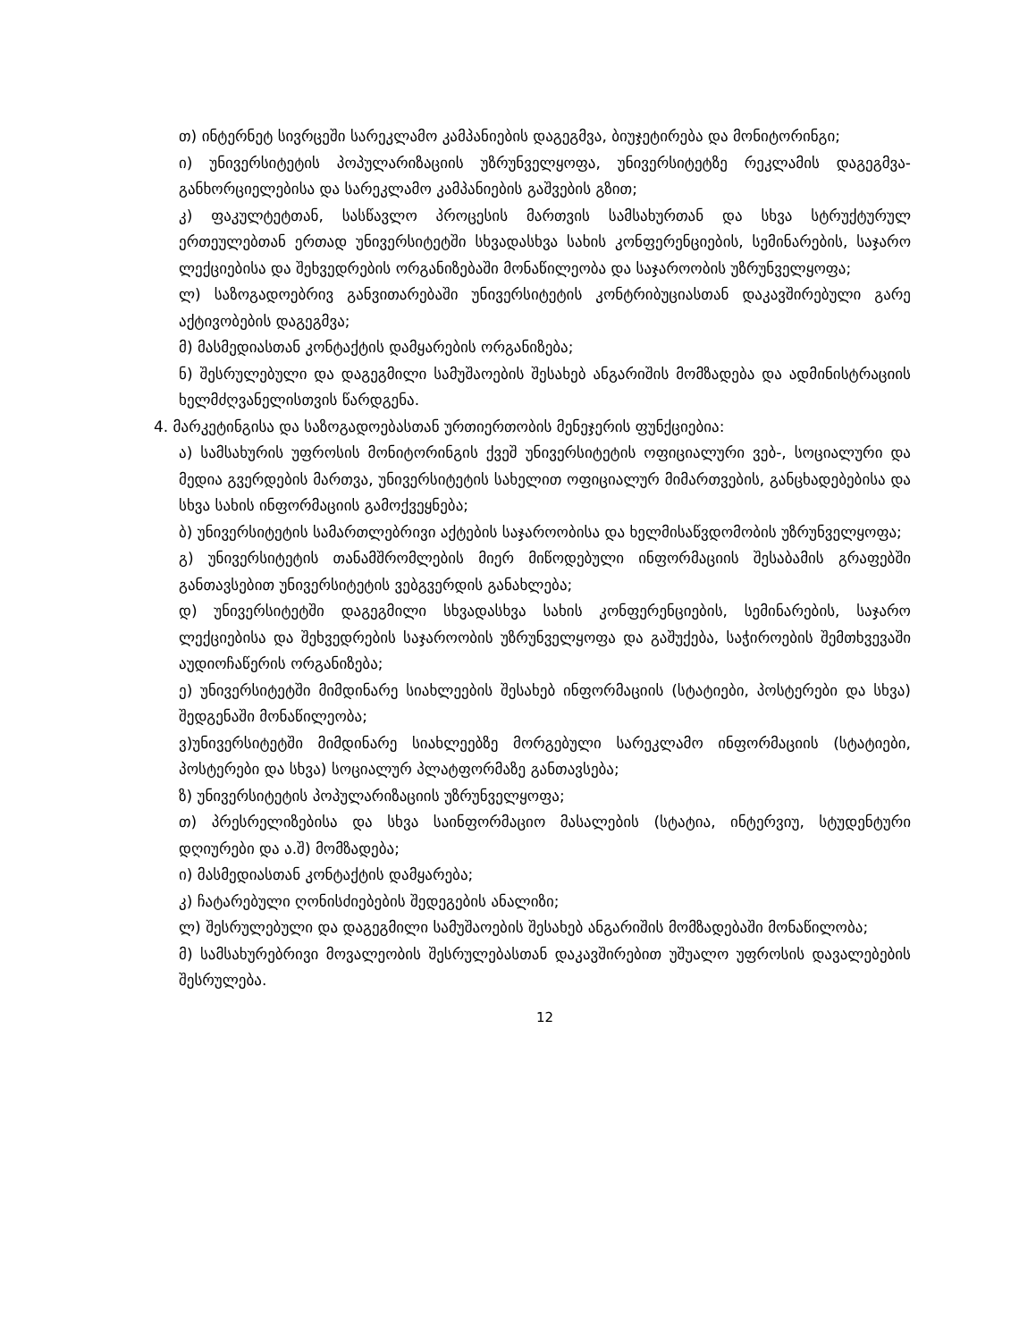თ) ინტერნეტ სივრცეში სარეკლამო კამპანიების დაგეგმვა, ბიუჯეტირება და მონიტორინგი;
ი) უნივერსიტეტის პოპულარიზაციის უზრუნველყოფა, უნივერსიტეტზე რეკლამის დაგეგმვა-განხორციელებისა და სარეკლამო კამპანიების გაშვების გზით;
კ) ფაკულტეტთან, სასწავლო პროცესის მართვის სამსახურთან და სხვა სტრუქტურულ ერთეულებთან ერთად უნივერსიტეტში სხვადასხვა სახის კონფერენციების, სემინარების, საჯარო ლექციებისა და შეხვედრების ორგანიზებაში მონაწილეობა და საჯაროობის უზრუნველყოფა;
ლ) საზოგადოებრივ განვითარებაში უნივერსიტეტის კონტრიბუციასთან დაკავშირებული გარე აქტივობების დაგეგმვა;
მ) მასმედიასთან კონტაქტის დამყარების ორგანიზება;
ნ) შესრულებული და დაგეგმილი სამუშაოების შესახებ ანგარიშის მომზადება და ადმინისტრაციის ხელმძღვანელისთვის წარდგენა.
4. მარკეტინგისა და საზოგადოებასთან ურთიერთობის მენეჯერის ფუნქციებია:
ა) სამსახურის უფროსის მონიტორინგის ქვეშ უნივერსიტეტის ოფიციალური ვებ-, სოციალური და მედია გვერდების მართვა, უნივერსიტეტის სახელით ოფიციალურ მიმართვების, განცხადებებისა და სხვა სახის ინფორმაციის გამოქვეყნება;
ბ) უნივერსიტეტის სამართლებრივი აქტების საჯაროობისა და ხელმისაწვდომობის უზრუნველყოფა;
გ) უნივერსიტეტის თანამშრომლების მიერ მიწოდებული ინფორმაციის შესაბამის გრაფებში განთავსებით უნივერსიტეტის ვებგვერდის განახლება;
დ) უნივერსიტეტში დაგეგმილი სხვადასხვა სახის კონფერენციების, სემინარების, საჯარო ლექციებისა და შეხვედრების საჯაროობის უზრუნველყოფა და გაშუქება, საჭიროების შემთხვევაში აუდიოჩაწერის ორგანიზება;
ე) უნივერსიტეტში მიმდინარე სიახლეების შესახებ ინფორმაციის (სტატიები, პოსტერები და სხვა) შედგენაში მონაწილეობა;
ვ)უნივერსიტეტში მიმდინარე სიახლეებზე მორგებული სარეკლამო ინფორმაციის (სტატიები, პოსტერები და სხვა) სოციალურ პლატფორმაზე განთავსება;
ზ) უნივერსიტეტის პოპულარიზაციის უზრუნველყოფა;
თ) პრესრელიზებისა და სხვა საინფორმაციო მასალების (სტატია, ინტერვიუ, სტუდენტური დღიურები და ა.შ) მომზადება;
ი) მასმედიასთან კონტაქტის დამყარება;
კ) ჩატარებული ღონისძიებების შედეგების ანალიზი;
ლ) შესრულებული და დაგეგმილი სამუშაოების შესახებ ანგარიშის მომზადებაში მონაწილობა;
მ) სამსახურებრივი მოვალეობის შესრულებასთან დაკავშირებით უშუალო უფროსის დავალებების შესრულება.
12